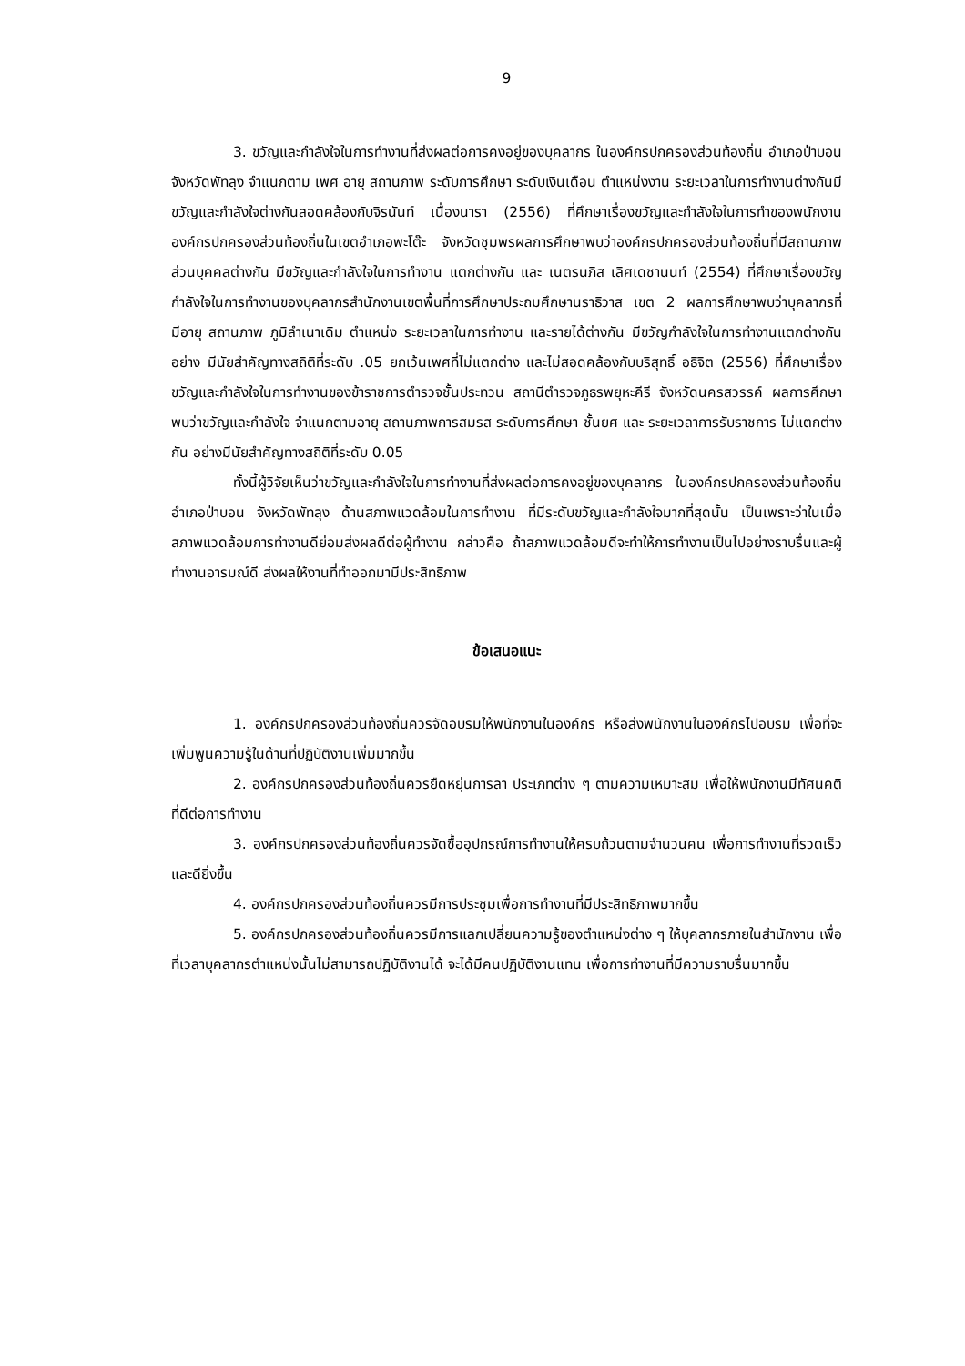9
3. ขวัญและกำลังใจในการทำงานที่ส่งผลต่อการคงอยู่ของบุคลากร ในองค์กรปกครองส่วนท้องถิ่น อำเภอป่าบอน จังหวัดพัทลุง จำแนกตาม เพศ อายุ สถานภาพ ระดับการศึกษา ระดับเงินเดือน ตำแหน่งงาน ระยะเวลาในการทำงานต่างกันมีขวัญและกำลังใจต่างกันสอดคล้องกับจิรนันท์ เนื่องนารา (2556) ที่ศึกษาเรื่องขวัญและกำลังใจในการทำของพนักงานองค์กรปกครองส่วนท้องถิ่นในเขตอำเภอพะโต๊ะ จังหวัดชุมพรผลการศึกษาพบว่าองค์กรปกครองส่วนท้องถิ่นที่มีสถานภาพส่วนบุคคลต่างกัน มีขวัญและกำลังใจในการทำงาน แตกต่างกัน และ เนตรนภิส เลิศเดชานนท์ (2554) ที่ศึกษาเรื่องขวัญกำลังใจในการทำงานของบุคลากรสำนักงานเขตพื้นที่การศึกษาประถมศึกษานราธิวาส เขต 2 ผลการศึกษาพบว่าบุคลากรที่มีอายุ สถานภาพ ภูมิลำเนาเดิม ตำแหน่ง ระยะเวลาในการทำงาน และรายได้ต่างกัน มีขวัญกำลังใจในการทำงานแตกต่างกันอย่าง มีนัยสำคัญทางสถิติที่ระดับ .05 ยกเว้นเพศที่ไม่แตกต่าง และไม่สอดคล้องกับบริสุทธิ์ อธิจิต (2556) ที่ศึกษาเรื่องขวัญและกำลังใจในการทำงานของข้าราชการตำรวจชั้นประทวน สถานีตำรวจภูธรพยุหะคีรี จังหวัดนครสวรรค์ ผลการศึกษาพบว่าขวัญและกำลังใจ จำแนกตามอายุ สถานภาพการสมรส ระดับการศึกษา ชั้นยศ และ ระยะเวลาการรับราชการ ไม่แตกต่างกัน อย่างมีนัยสำคัญทางสถิติที่ระดับ 0.05
ทั้งนี้ผู้วิจัยเห็นว่าขวัญและกำลังใจในการทำงานที่ส่งผลต่อการคงอยู่ของบุคลากร ในองค์กรปกครองส่วนท้องถิ่น อำเภอป่าบอน จังหวัดพัทลุง ด้านสภาพแวดล้อมในการทำงาน ที่มีระดับขวัญและกำลังใจมากที่สุดนั้น เป็นเพราะว่าในเมื่อสภาพแวดล้อมการทำงานดีย่อมส่งผลดีต่อผู้ทำงาน กล่าวคือ ถ้าสภาพแวดล้อมดีจะทำให้การทำงานเป็นไปอย่างราบรื่นและผู้ทำงานอารมณ์ดี ส่งผลให้งานที่ทำออกมามีประสิทธิภาพ
ข้อเสนอแนะ
1. องค์กรปกครองส่วนท้องถิ่นควรจัดอบรมให้พนักงานในองค์กร หรือส่งพนักงานในองค์กรไปอบรม เพื่อที่จะเพิ่มพูนความรู้ในด้านที่ปฏิบัติงานเพิ่มมากขึ้น
2. องค์กรปกครองส่วนท้องถิ่นควรยืดหยุ่นการลา ประเภทต่าง ๆ ตามความเหมาะสม เพื่อให้พนักงานมีทัศนคติที่ดีต่อการทำงาน
3. องค์กรปกครองส่วนท้องถิ่นควรจัดซื้ออุปกรณ์การทำงานให้ครบถ้วนตามจำนวนคน เพื่อการทำงานที่รวดเร็วและดียิ่งขึ้น
4. องค์กรปกครองส่วนท้องถิ่นควรมีการประชุมเพื่อการทำงานที่มีประสิทธิภาพมากขึ้น
5. องค์กรปกครองส่วนท้องถิ่นควรมีการแลกเปลี่ยนความรู้ของตำแหน่งต่าง ๆ ให้บุคลากรภายในสำนักงาน เพื่อที่เวลาบุคลากรตำแหน่งนั้นไม่สามารถปฏิบัติงานได้ จะได้มีคนปฏิบัติงานแทน เพื่อการทำงานที่มีความราบรื่นมากขึ้น